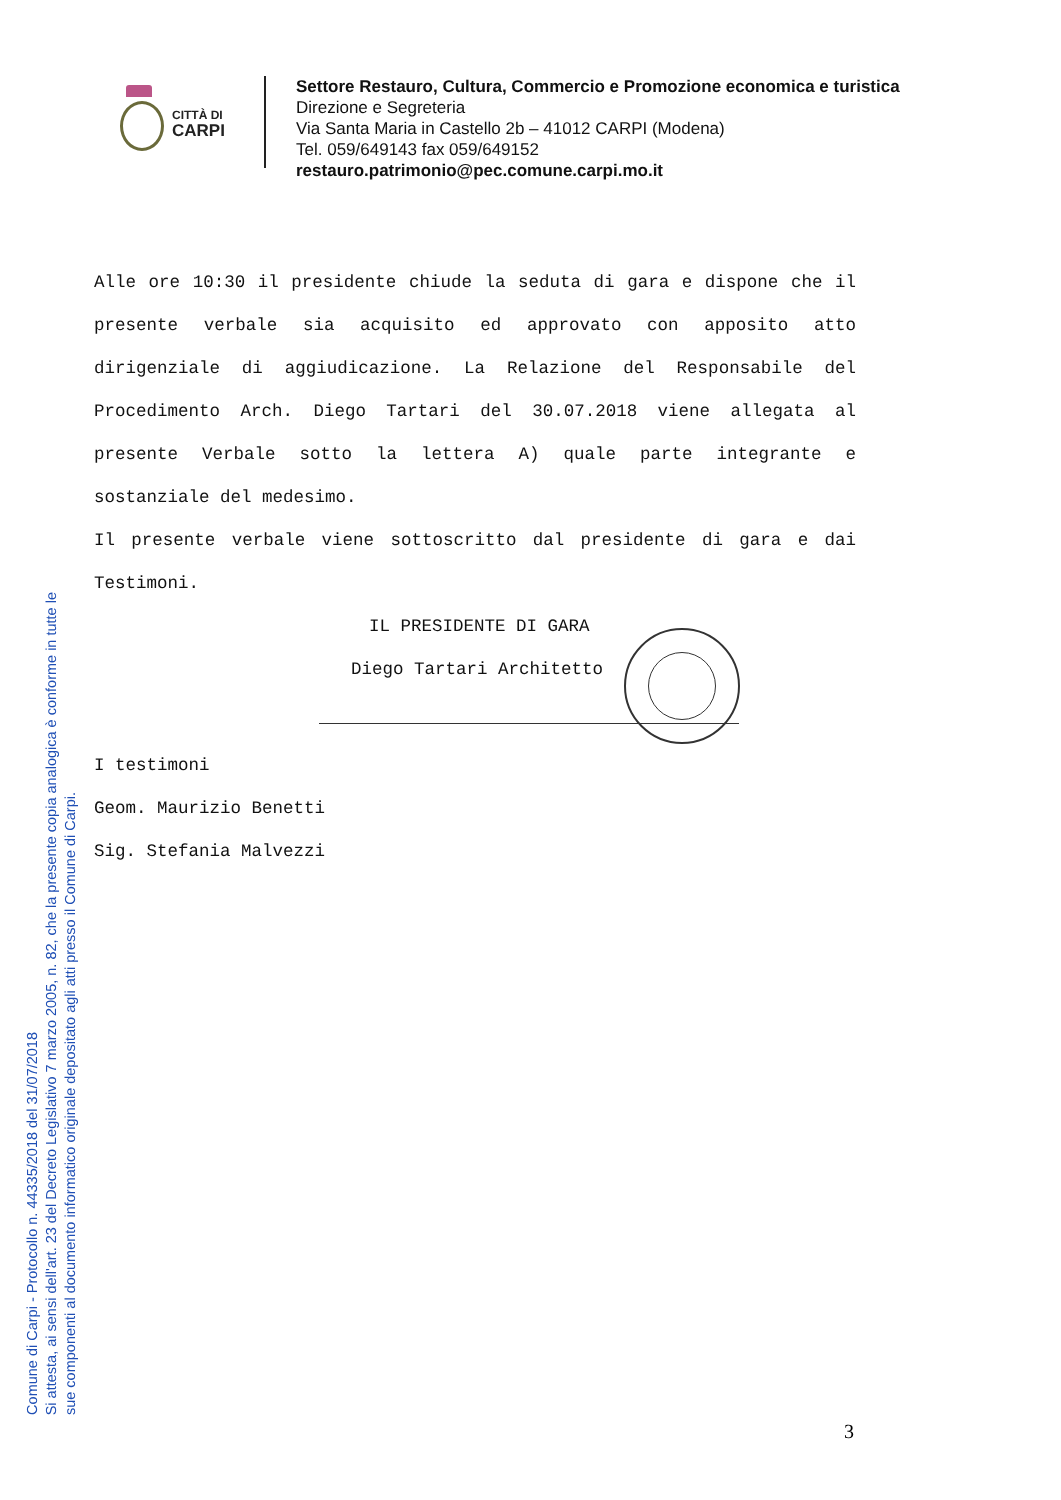Comune di Carpi - Protocollo n. 44335/2018 del 31/07/2018
Si attesta, ai sensi dell'art. 23 del Decreto Legislativo 7 marzo 2005, n. 82, che la presente copia analogica è conforme in tutte le
sue componenti al documento informatico originale depositato agli atti presso il Comune di Carpi.
CITTÀ DI
CARPI
Settore Restauro, Cultura, Commercio e Promozione economica e turistica
Direzione e Segreteria
Via Santa Maria in Castello 2b – 41012 CARPI (Modena)
Tel. 059/649143 fax 059/649152
restauro.patrimonio@pec.comune.carpi.mo.it
Alle ore 10:30 il presidente chiude la seduta di gara e dispone che il presente verbale sia acquisito ed approvato con apposito atto dirigenziale di aggiudicazione. La Relazione del Responsabile del Procedimento Arch. Diego Tartari del 30.07.2018 viene allegata al presente Verbale sotto la lettera A) quale parte integrante e sostanziale del medesimo.
Il presente verbale viene sottoscritto dal presidente di gara e dai Testimoni.
IL PRESIDENTE DI GARA
Diego Tartari Architetto
I testimoni
Geom. Maurizio Benetti
Sig. Stefania Malvezzi
3